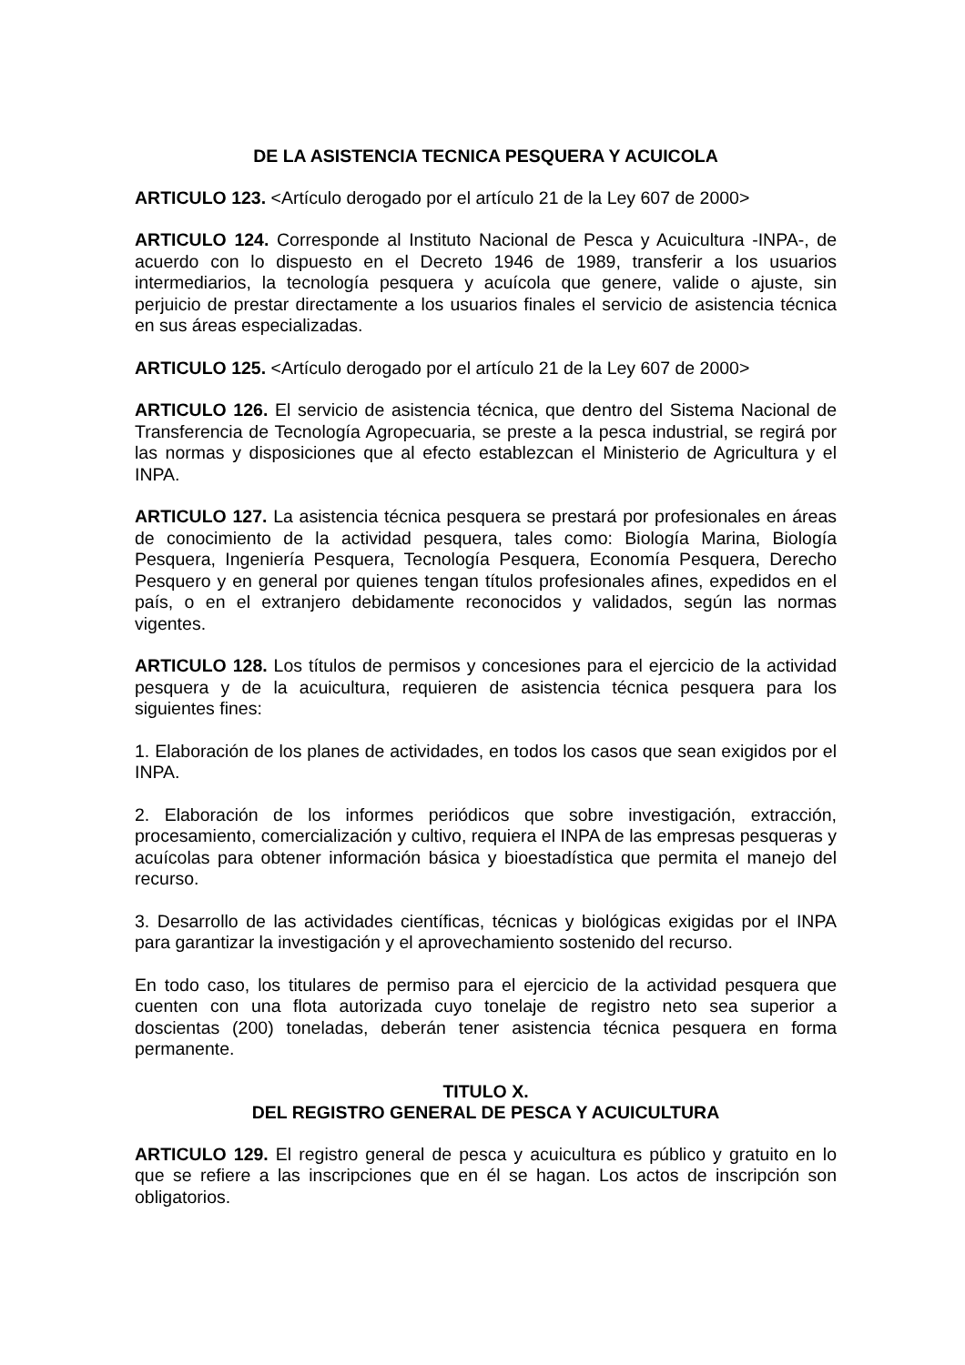DE LA ASISTENCIA TECNICA PESQUERA Y ACUICOLA
ARTICULO 123. <Artículo derogado por el artículo 21 de la Ley 607 de 2000>
ARTICULO 124. Corresponde al Instituto Nacional de Pesca y Acuicultura -INPA-, de acuerdo con lo dispuesto en el Decreto 1946 de 1989, transferir a los usuarios intermediarios, la tecnología pesquera y acuícola que genere, valide o ajuste, sin perjuicio de prestar directamente a los usuarios finales el servicio de asistencia técnica en sus áreas especializadas.
ARTICULO 125. <Artículo derogado por el artículo 21 de la Ley 607 de 2000>
ARTICULO 126. El servicio de asistencia técnica, que dentro del Sistema Nacional de Transferencia de Tecnología Agropecuaria, se preste a la pesca industrial, se regirá por las normas y disposiciones que al efecto establezcan el Ministerio de Agricultura y el INPA.
ARTICULO 127. La asistencia técnica pesquera se prestará por profesionales en áreas de conocimiento de la actividad pesquera, tales como: Biología Marina, Biología Pesquera, Ingeniería Pesquera, Tecnología Pesquera, Economía Pesquera, Derecho Pesquero y en general por quienes tengan títulos profesionales afines, expedidos en el país, o en el extranjero debidamente reconocidos y validados, según las normas vigentes.
ARTICULO 128. Los títulos de permisos y concesiones para el ejercicio de la actividad pesquera y de la acuicultura, requieren de asistencia técnica pesquera para los siguientes fines:
1. Elaboración de los planes de actividades, en todos los casos que sean exigidos por el INPA.
2. Elaboración de los informes periódicos que sobre investigación, extracción, procesamiento, comercialización y cultivo, requiera el INPA de las empresas pesqueras y acuícolas para obtener información básica y bioestadística que permita el manejo del recurso.
3. Desarrollo de las actividades científicas, técnicas y biológicas exigidas por el INPA para garantizar la investigación y el aprovechamiento sostenido del recurso.
En todo caso, los titulares de permiso para el ejercicio de la actividad pesquera que cuenten con una flota autorizada cuyo tonelaje de registro neto sea superior a doscientas (200) toneladas, deberán tener asistencia técnica pesquera en forma permanente.
TITULO X.
DEL REGISTRO GENERAL DE PESCA Y ACUICULTURA
ARTICULO 129. El registro general de pesca y acuicultura es público y gratuito en lo que se refiere a las inscripciones que en él se hagan. Los actos de inscripción son obligatorios.